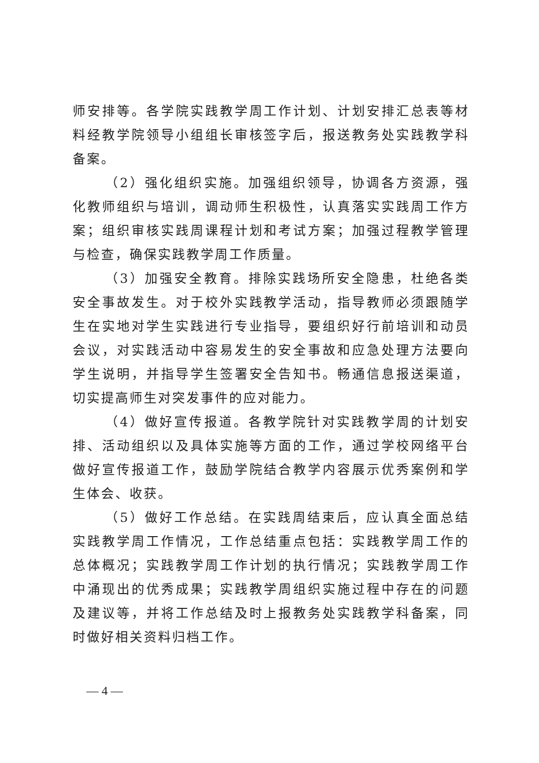师安排等。各学院实践教学周工作计划、计划安排汇总表等材料经教学院领导小组组长审核签字后，报送教务处实践教学科备案。
（2）强化组织实施。加强组织领导，协调各方资源，强化教师组织与培训，调动师生积极性，认真落实实践周工作方案；组织审核实践周课程计划和考试方案；加强过程教学管理与检查，确保实践教学周工作质量。
（3）加强安全教育。排除实践场所安全隐患，杜绝各类安全事故发生。对于校外实践教学活动，指导教师必须跟随学生在实地对学生实践进行专业指导，要组织好行前培训和动员会议，对实践活动中容易发生的安全事故和应急处理方法要向学生说明，并指导学生签署安全告知书。畅通信息报送渠道，切实提高师生对突发事件的应对能力。
（4）做好宣传报道。各教学院针对实践教学周的计划安排、活动组织以及具体实施等方面的工作，通过学校网络平台做好宣传报道工作，鼓励学院结合教学内容展示优秀案例和学生体会、收获。
（5）做好工作总结。在实践周结束后，应认真全面总结实践教学周工作情况，工作总结重点包括：实践教学周工作的总体概况；实践教学周工作计划的执行情况；实践教学周工作中涌现出的优秀成果；实践教学周组织实施过程中存在的问题及建议等，并将工作总结及时上报教务处实践教学科备案，同时做好相关资料归档工作。
— 4 —